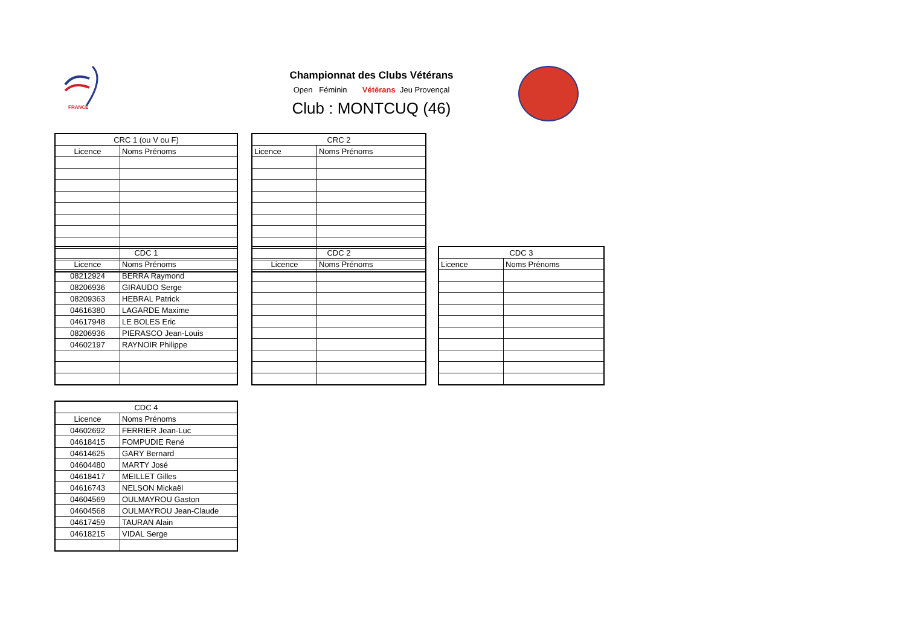FRANCE
Championnat des Clubs Vétérans
Open Féminin Vétérans Jeu Provençal
Club : MONTCUQ (46)
| CRC 1 (ou V ou F) | |
| --- | --- |
| Licence | Noms Prénoms |
| CRC 2 | |
| --- | --- |
| Licence | Noms Prénoms |
| CDC 1 | |
| --- | --- |
| Licence | Noms Prénoms |
| 08212924 | BERRA Raymond |
| 08206936 | GIRAUDO Serge |
| 08209363 | HEBRAL Patrick |
| 04616380 | LAGARDE Maxime |
| 04617948 | LE BOLES Eric |
| 08206936 | PIERASCO Jean-Louis |
| 04602197 | RAYNOIR Philippe |
| CDC 2 | |
| --- | --- |
| Licence | Noms Prénoms |
| CDC 3 | |
| --- | --- |
| Licence | Noms Prénoms |
| CDC 4 | |
| --- | --- |
| Licence | Noms Prénoms |
| 04602692 | FERRIER Jean-Luc |
| 04618415 | FOMPUDIE René |
| 04614625 | GARY Bernard |
| 04604480 | MARTY José |
| 04618417 | MEILLET Gilles |
| 04616743 | NELSON Mickaël |
| 04604569 | OULMAYROU Gaston |
| 04604568 | OULMAYROU Jean-Claude |
| 04617459 | TAURAN Alain |
| 04618215 | VIDAL Serge |